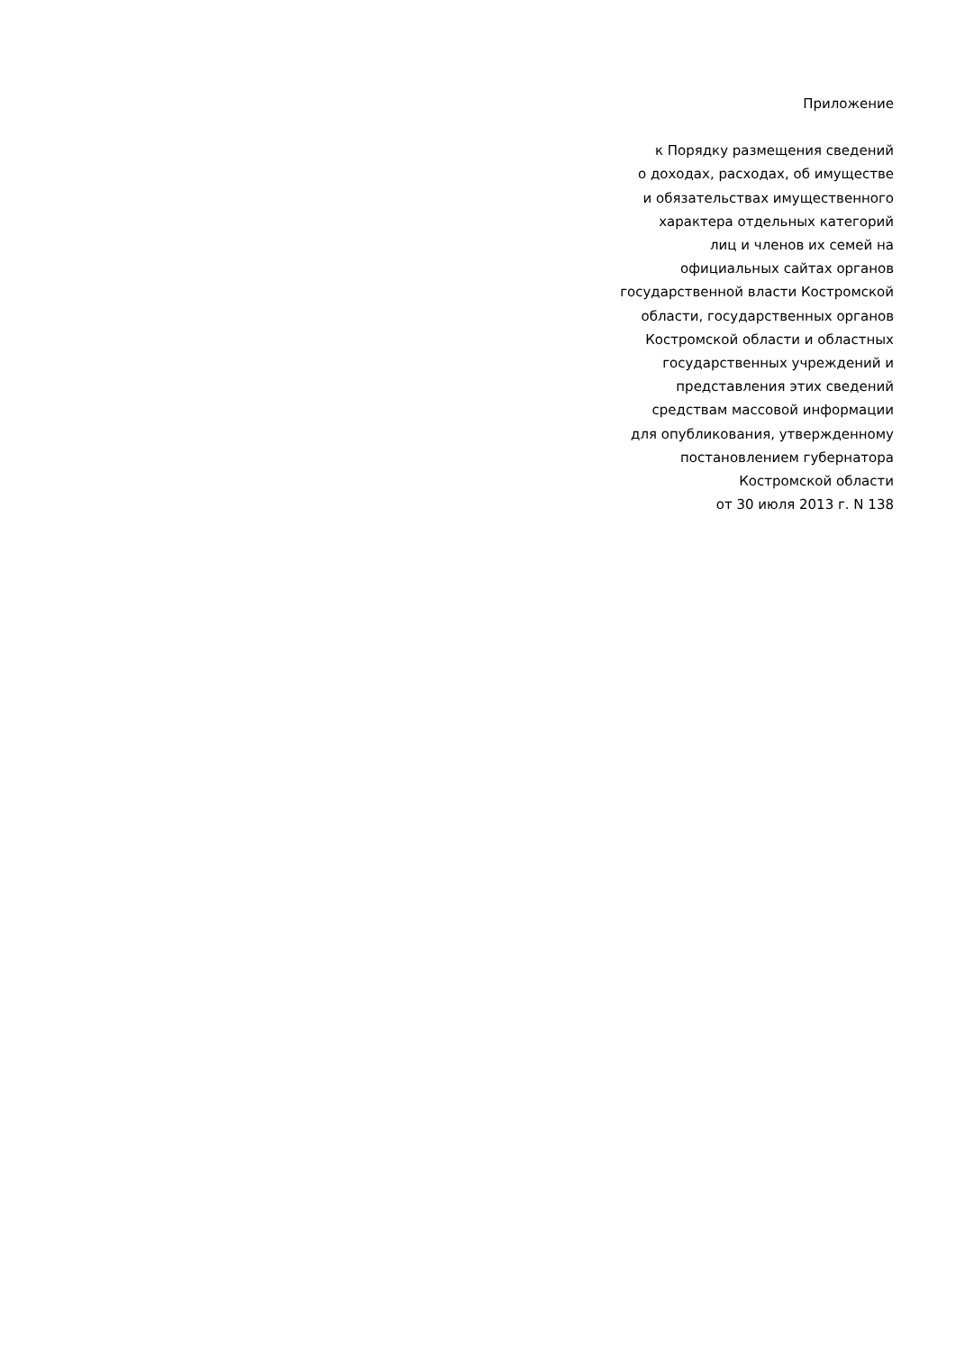Приложение
к Порядку размещения сведений
о доходах, расходах, об имуществе
и обязательствах имущественного
характера отдельных категорий
лиц и членов их семей на
официальных сайтах органов
государственной власти Костромской
области, государственных органов
Костромской области и областных
государственных учреждений и
представления этих сведений
средствам массовой информации
для опубликования, утвержденному
постановлением губернатора
Костромской области
от 30 июля 2013 г. N 138